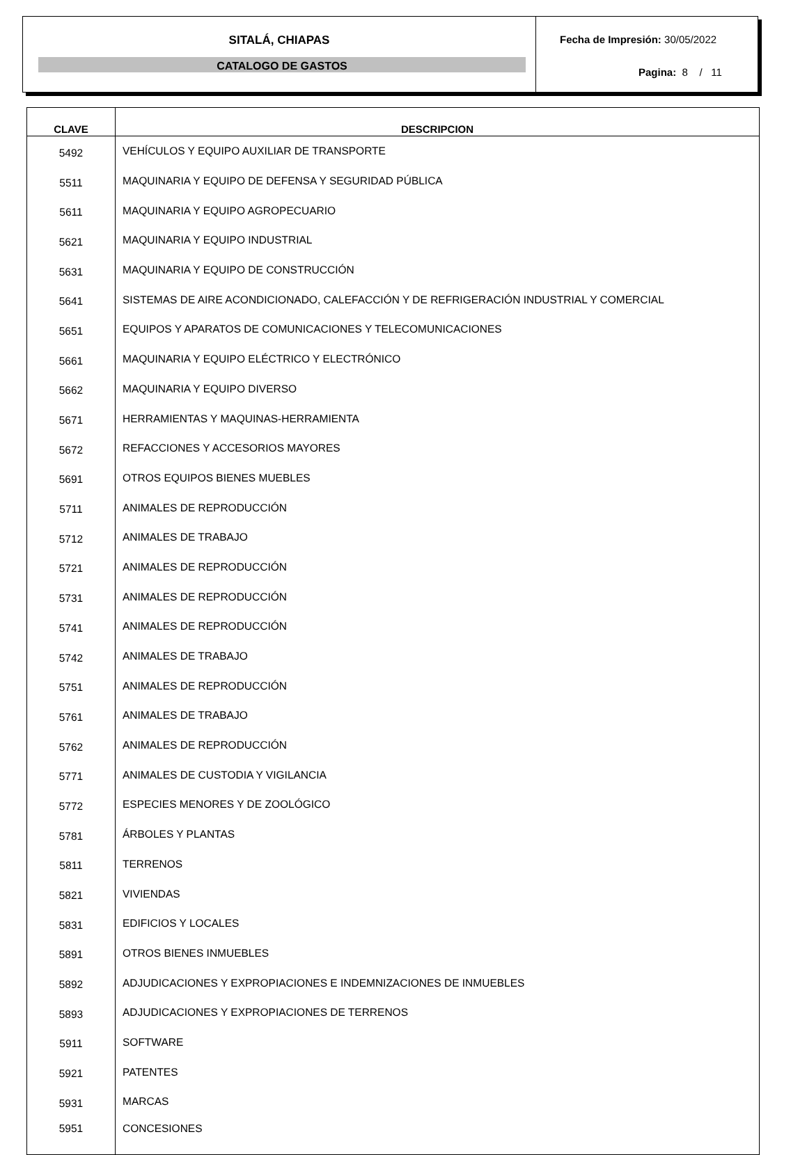SITALÁ, CHIAPAS
CATALOGO DE GASTOS
Fecha de Impresión: 30/05/2022
Pagina: 8 / 11
| CLAVE | DESCRIPCION |
| --- | --- |
| 5492 | VEHÍCULOS Y EQUIPO AUXILIAR DE TRANSPORTE |
| 5511 | MAQUINARIA Y EQUIPO DE DEFENSA Y SEGURIDAD PÚBLICA |
| 5611 | MAQUINARIA Y EQUIPO AGROPECUARIO |
| 5621 | MAQUINARIA Y EQUIPO INDUSTRIAL |
| 5631 | MAQUINARIA Y EQUIPO DE CONSTRUCCIÓN |
| 5641 | SISTEMAS DE AIRE ACONDICIONADO, CALEFACCIÓN Y DE REFRIGERACIÓN INDUSTRIAL Y COMERCIAL |
| 5651 | EQUIPOS Y APARATOS DE COMUNICACIONES Y TELECOMUNICACIONES |
| 5661 | MAQUINARIA Y EQUIPO ELÉCTRICO Y ELECTRÓNICO |
| 5662 | MAQUINARIA Y EQUIPO DIVERSO |
| 5671 | HERRAMIENTAS Y MAQUINAS-HERRAMIENTA |
| 5672 | REFACCIONES Y ACCESORIOS MAYORES |
| 5691 | OTROS EQUIPOS BIENES MUEBLES |
| 5711 | ANIMALES DE REPRODUCCIÓN |
| 5712 | ANIMALES DE TRABAJO |
| 5721 | ANIMALES DE REPRODUCCIÓN |
| 5731 | ANIMALES DE REPRODUCCIÓN |
| 5741 | ANIMALES DE REPRODUCCIÓN |
| 5742 | ANIMALES DE TRABAJO |
| 5751 | ANIMALES DE REPRODUCCIÓN |
| 5761 | ANIMALES DE TRABAJO |
| 5762 | ANIMALES DE REPRODUCCIÓN |
| 5771 | ANIMALES DE CUSTODIA Y VIGILANCIA |
| 5772 | ESPECIES MENORES Y DE ZOOLÓGICO |
| 5781 | ÁRBOLES Y PLANTAS |
| 5811 | TERRENOS |
| 5821 | VIVIENDAS |
| 5831 | EDIFICIOS Y LOCALES |
| 5891 | OTROS BIENES INMUEBLES |
| 5892 | ADJUDICACIONES Y EXPROPIACIONES E INDEMNIZACIONES DE INMUEBLES |
| 5893 | ADJUDICACIONES Y EXPROPIACIONES DE TERRENOS |
| 5911 | SOFTWARE |
| 5921 | PATENTES |
| 5931 | MARCAS |
| 5951 | CONCESIONES |